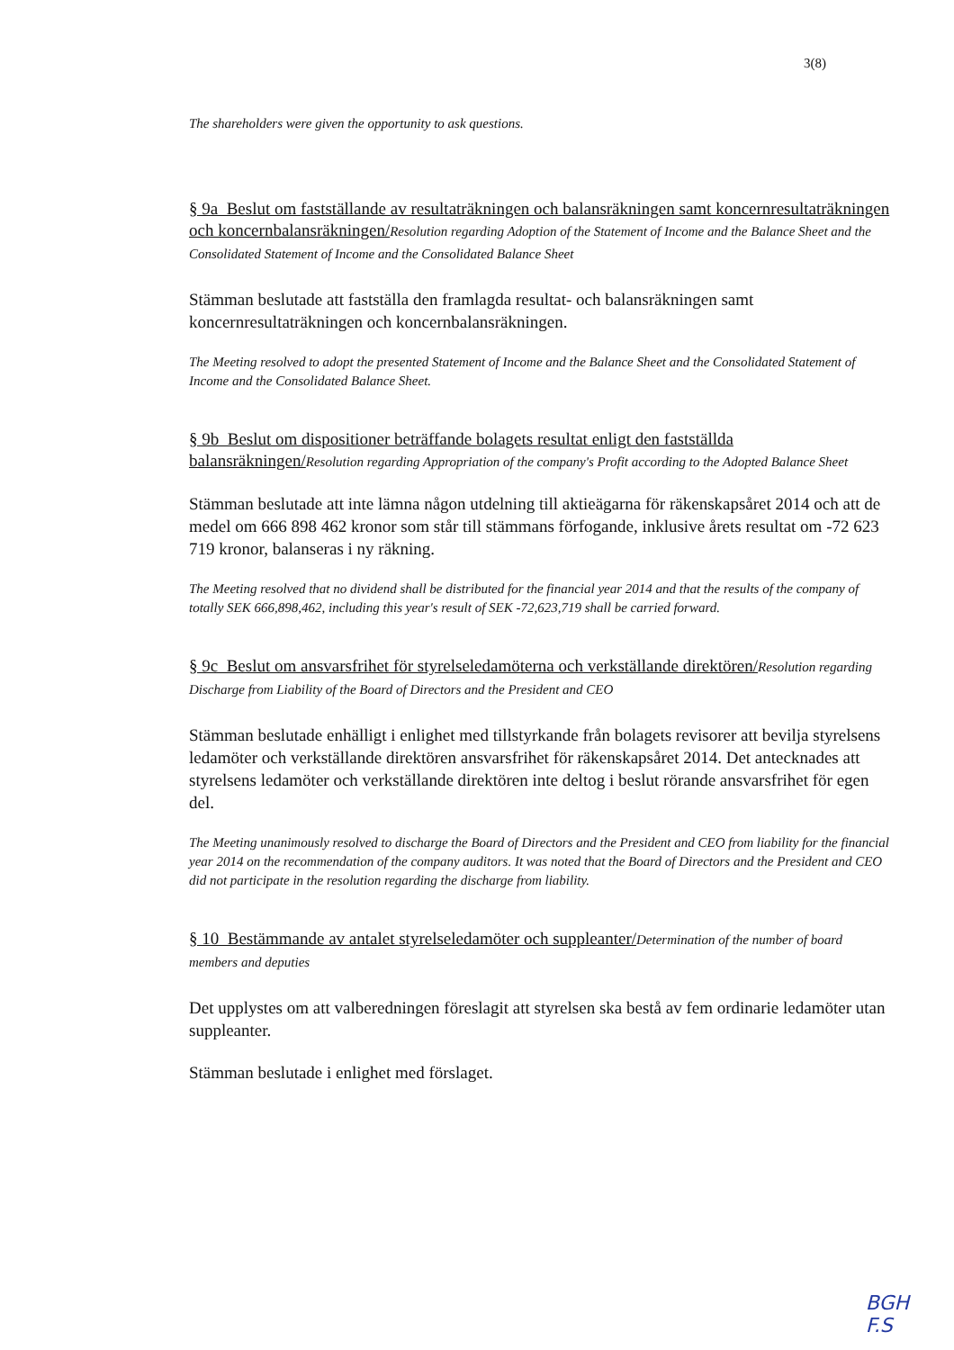3(8)
The shareholders were given the opportunity to ask questions.
§ 9a Beslut om fastställande av resultaträkningen och balansräkningen samt koncernresultaträkningen och koncernbalansräkningen/Resolution regarding Adoption of the Statement of Income and the Balance Sheet and the Consolidated Statement of Income and the Consolidated Balance Sheet
Stämman beslutade att fastställa den framlagda resultat- och balansräkningen samt koncernresultaträkningen och koncernbalansräkningen.
The Meeting resolved to adopt the presented Statement of Income and the Balance Sheet and the Consolidated Statement of Income and the Consolidated Balance Sheet.
§ 9b Beslut om dispositioner beträffande bolagets resultat enligt den fastställda balansräkningen/Resolution regarding Appropriation of the company's Profit according to the Adopted Balance Sheet
Stämman beslutade att inte lämna någon utdelning till aktieägarna för räkenskapsåret 2014 och att de medel om 666 898 462 kronor som står till stämmans förfogande, inklusive årets resultat om -72 623 719 kronor, balanseras i ny räkning.
The Meeting resolved that no dividend shall be distributed for the financial year 2014 and that the results of the company of totally SEK 666,898,462, including this year's result of SEK -72,623,719 shall be carried forward.
§ 9c Beslut om ansvarsfrihet för styrelseledamöterna och verkställande direktören/Resolution regarding Discharge from Liability of the Board of Directors and the President and CEO
Stämman beslutade enhälligt i enlighet med tillstyrkande från bolagets revisorer att bevilja styrelsens ledamöter och verkställande direktören ansvarsfrihet för räkenskapsåret 2014. Det antecknades att styrelsens ledamöter och verkställande direktören inte deltog i beslut rörande ansvarsfrihet för egen del.
The Meeting unanimously resolved to discharge the Board of Directors and the President and CEO from liability for the financial year 2014 on the recommendation of the company auditors. It was noted that the Board of Directors and the President and CEO did not participate in the resolution regarding the discharge from liability.
§ 10 Bestämmande av antalet styrelseledamöter och suppleanter/Determination of the number of board members and deputies
Det upplystes om att valberedningen föreslagit att styrelsen ska bestå av fem ordinarie ledamöter utan suppleanter.
Stämman beslutade i enlighet med förslaget.
BGH
F.S